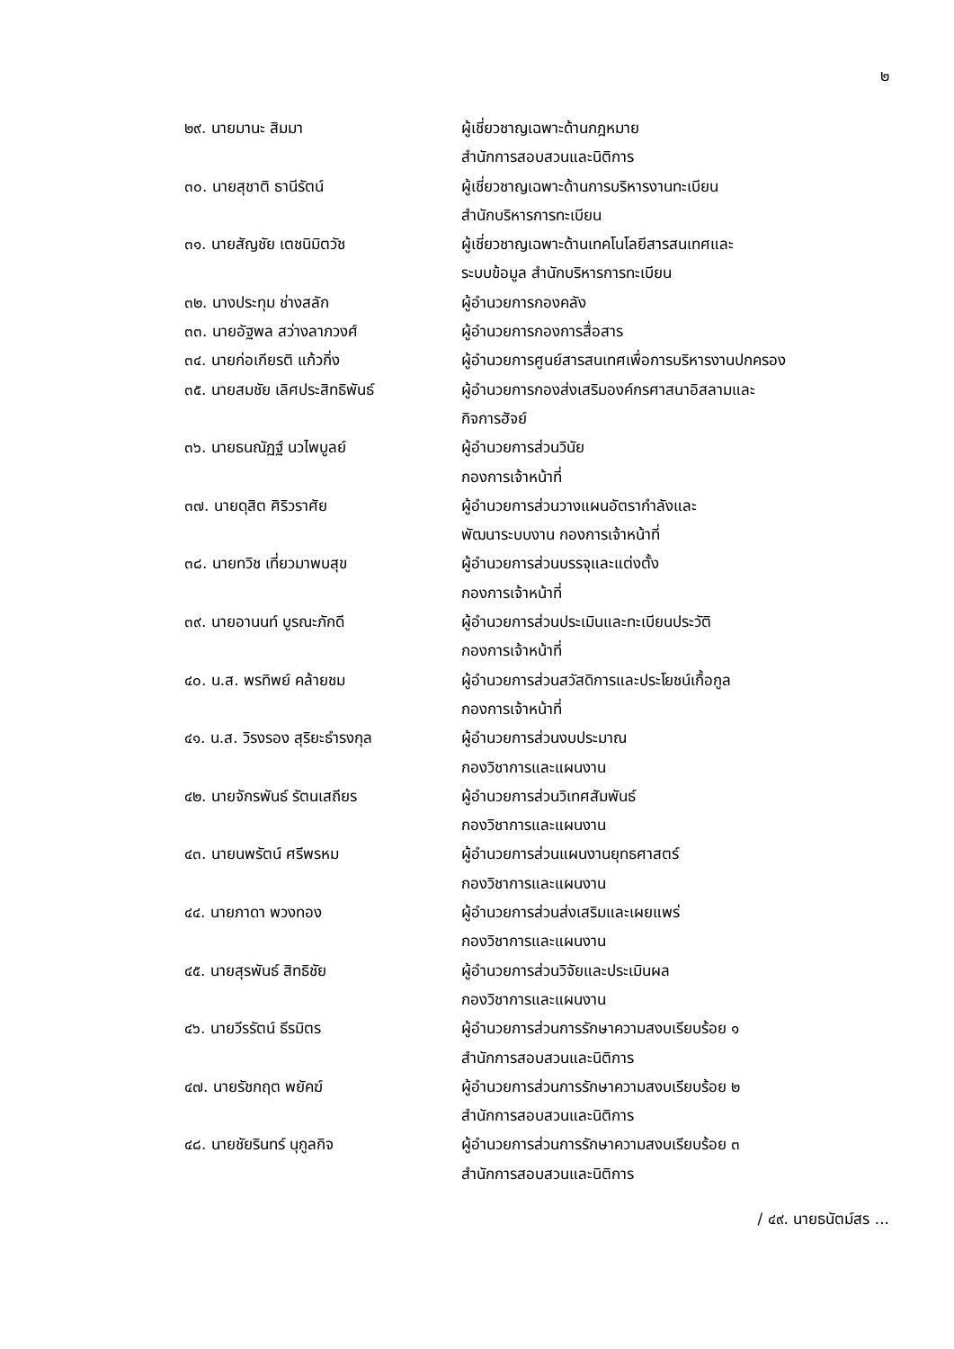๒
| ๒๙. นายมานะ สิมมา | ผู้เชี่ยวชาญเฉพาะด้านกฎหมาย สำนักการสอบสวนและนิติการ |
| ๓๐. นายสุชาติ ธานีรัตน์ | ผู้เชี่ยวชาญเฉพาะด้านการบริหารงานทะเบียน สำนักบริหารการทะเบียน |
| ๓๑. นายสัญชัย เตชนิมิตวัช | ผู้เชี่ยวชาญเฉพาะด้านเทคโนโลยีสารสนเทศและ ระบบข้อมูล สำนักบริหารการทะเบียน |
| ๓๒. นางประทุม ช่างสลัก | ผู้อำนวยการกองคลัง |
| ๓๓. นายอัฐพล สว่างลาภวงศ์ | ผู้อำนวยการกองการสื่อสาร |
| ๓๔. นายก่อเกียรติ แก้วกิ่ง | ผู้อำนวยการศูนย์สารสนเทศเพื่อการบริหารงานปกครอง |
| ๓๕. นายสมชัย เลิศประสิทธิพันธ์ | ผู้อำนวยการกองส่งเสริมองค์กรศาสนาอิสลามและ กิจการฮัจย์ |
| ๓๖. นายธนณัฏฐ์ นวไพบูลย์ | ผู้อำนวยการส่วนวินัย กองการเจ้าหน้าที่ |
| ๓๗. นายดุสิต ศิริวราศัย | ผู้อำนวยการส่วนวางแผนอัตรากำลังและ พัฒนาระบบงาน กองการเจ้าหน้าที่ |
| ๓๘. นายทวิช เที่ยวมาพบสุข | ผู้อำนวยการส่วนบรรจุและแต่งตั้ง กองการเจ้าหน้าที่ |
| ๓๙. นายอานนท์ บูรณะภักดี | ผู้อำนวยการส่วนประเมินและทะเบียนประวัติ กองการเจ้าหน้าที่ |
| ๔๐. น.ส. พรทิพย์ คล้ายชม | ผู้อำนวยการส่วนสวัสดิการและประโยชน์เกื้อกูล กองการเจ้าหน้าที่ |
| ๔๑. น.ส. วิรงรอง สุริยะธำรงกุล | ผู้อำนวยการส่วนงบประมาณ กองวิชาการและแผนงาน |
| ๔๒. นายจักรพันธ์ รัตนเสถียร | ผู้อำนวยการส่วนวิเทศสัมพันธ์ กองวิชาการและแผนงาน |
| ๔๓. นายนพรัตน์ ศรีพรหม | ผู้อำนวยการส่วนแผนงานยุทธศาสตร์ กองวิชาการและแผนงาน |
| ๔๔. นายภาดา พวงทอง | ผู้อำนวยการส่วนส่งเสริมและเผยแพร่ กองวิชาการและแผนงาน |
| ๔๕. นายสุรพันธ์ สิทธิชัย | ผู้อำนวยการส่วนวิจัยและประเมินผล กองวิชาการและแผนงาน |
| ๔๖. นายวีรรัตน์ ธีรมิตร | ผู้อำนวยการส่วนการรักษาความสงบเรียบร้อย ๑ สำนักการสอบสวนและนิติการ |
| ๔๗. นายรัชกฤต พยัคฆ์ | ผู้อำนวยการส่วนการรักษาความสงบเรียบร้อย ๒ สำนักการสอบสวนและนิติการ |
| ๔๘. นายชัยรินทร์ นุกูลกิจ | ผู้อำนวยการส่วนการรักษาความสงบเรียบร้อย ๓ สำนักการสอบสวนและนิติการ |
/ ๔๙. นายธนัตม์สร ...